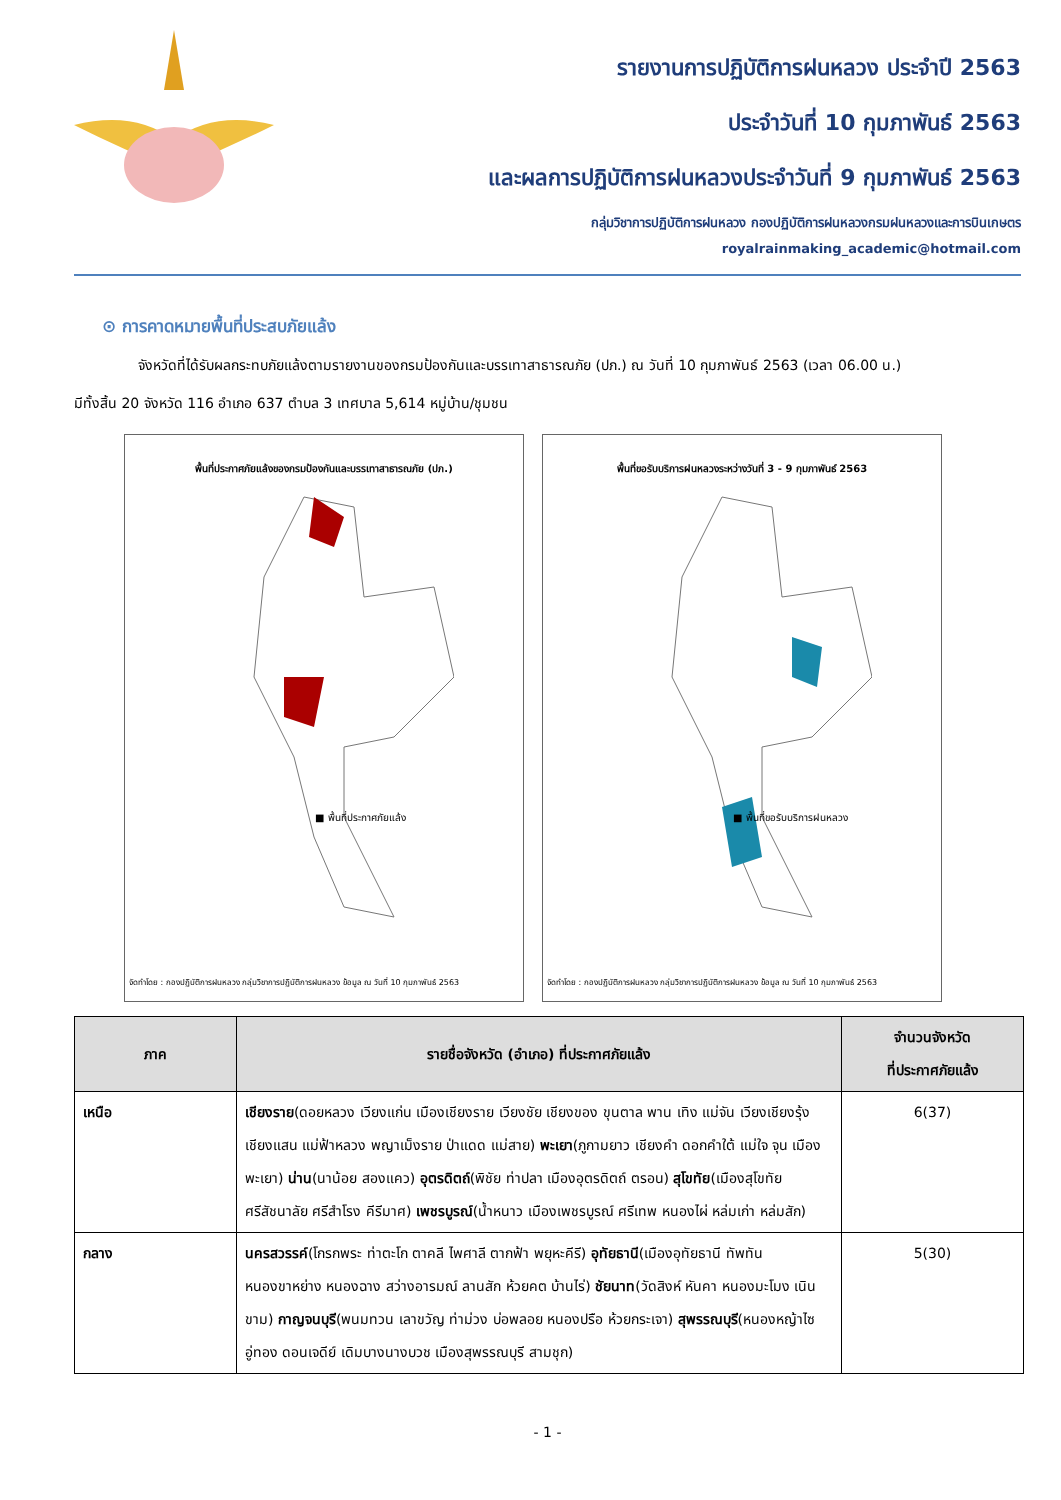รายงานการปฏิบัติการฝนหลวง ประจำปี 2563
ประจำวันที่ 10 กุมภาพันธ์ 2563
และผลการปฏิบัติการฝนหลวงประจำวันที่ 9 กุมภาพันธ์ 2563
กลุ่มวิชาการปฏิบัติการฝนหลวง กองปฏิบัติการฝนหลวงกรมฝนหลวงและการบินเกษตร
royalrainmaking_academic@hotmail.com
⊙ การคาดหมายพื้นที่ประสบภัยแล้ง
จังหวัดที่ได้รับผลกระทบภัยแล้งตามรายงานของกรมป้องกันและบรรเทาสาธารณภัย (ปภ.) ณ วันที่ 10 กุมภาพันธ์ 2563 (เวลา 06.00 น.)
มีทั้งสิ้น 20 จังหวัด 116 อำเภอ 637 ตำบล 3 เทศบาล 5,614 หมู่บ้าน/ชุมชน
พื้นที่ประกาศภัยแล้งของกรมป้องกันและบรรเทาสาธารณภัย (ปภ.)
■ พื้นที่ประกาศภัยแล้ง
จัดทำโดย : กองปฏิบัติการฝนหลวง กลุ่มวิชาการปฏิบัติการฝนหลวง ข้อมูล ณ วันที่ 10 กุมภาพันธ์ 2563
พื้นที่ขอรับบริการฝนหลวงระหว่างวันที่ 3 - 9 กุมภาพันธ์ 2563
■ พื้นที่ขอรับบริการฝนหลวง
จัดทำโดย : กองปฏิบัติการฝนหลวง กลุ่มวิชาการปฏิบัติการฝนหลวง ข้อมูล ณ วันที่ 10 กุมภาพันธ์ 2563
| ภาค | รายชื่อจังหวัด (อำเภอ) ที่ประกาศภัยแล้ง | จำนวนจังหวัด ที่ประกาศภัยแล้ง |
| --- | --- | --- |
| เหนือ | เชียงราย (ดอยหลวง เวียงแก่น เมืองเชียงราย เวียงชัย เชียงของ ขุนตาล พาน เทิง แม่จัน เวียงเชียงรุ้ง เชียงแสน แม่ฟ้าหลวง พญาเม็งราย ป่าแดด แม่สาย) พะเยา (ภูกามยาว เชียงคำ ดอกคำใต้ แม่ใจ จุน เมืองพะเยา) น่าน (นาน้อย สองแคว) อุตรดิตถ์ (พิชัย ท่าปลา เมืองอุตรดิตถ์ ตรอน) สุโขทัย (เมืองสุโขทัย ศรีสัชนาลัย ศรีสำโรง คีรีมาศ) เพชรบูรณ์ (น้ำหนาว เมืองเพชรบูรณ์ ศรีเทพ หนองไผ่ หล่มเก่า หล่มสัก) | 6(37) |
| กลาง | นครสวรรค์ (โกรกพระ ท่าตะโก ตาคลี ไพศาลี ตากฟ้า พยุหะคีรี) อุทัยธานี (เมืองอุทัยธานี ทัพทัน หนองขาหย่าง หนองฉาง สว่างอารมณ์ ลานสัก ห้วยคต บ้านไร่) ชัยนาท (วัดสิงห์ หันคา หนองมะโมง เนินขาม) กาญจนบุรี (พนมทวน เลาขวัญ ท่าม่วง บ่อพลอย หนองปรือ ห้วยกระเจา) สุพรรณบุรี (หนองหญ้าไซ อู่ทอง ดอนเจดีย์ เดิมบางนางบวช เมืองสุพรรณบุรี สามชุก) | 5(30) |
- 1 -